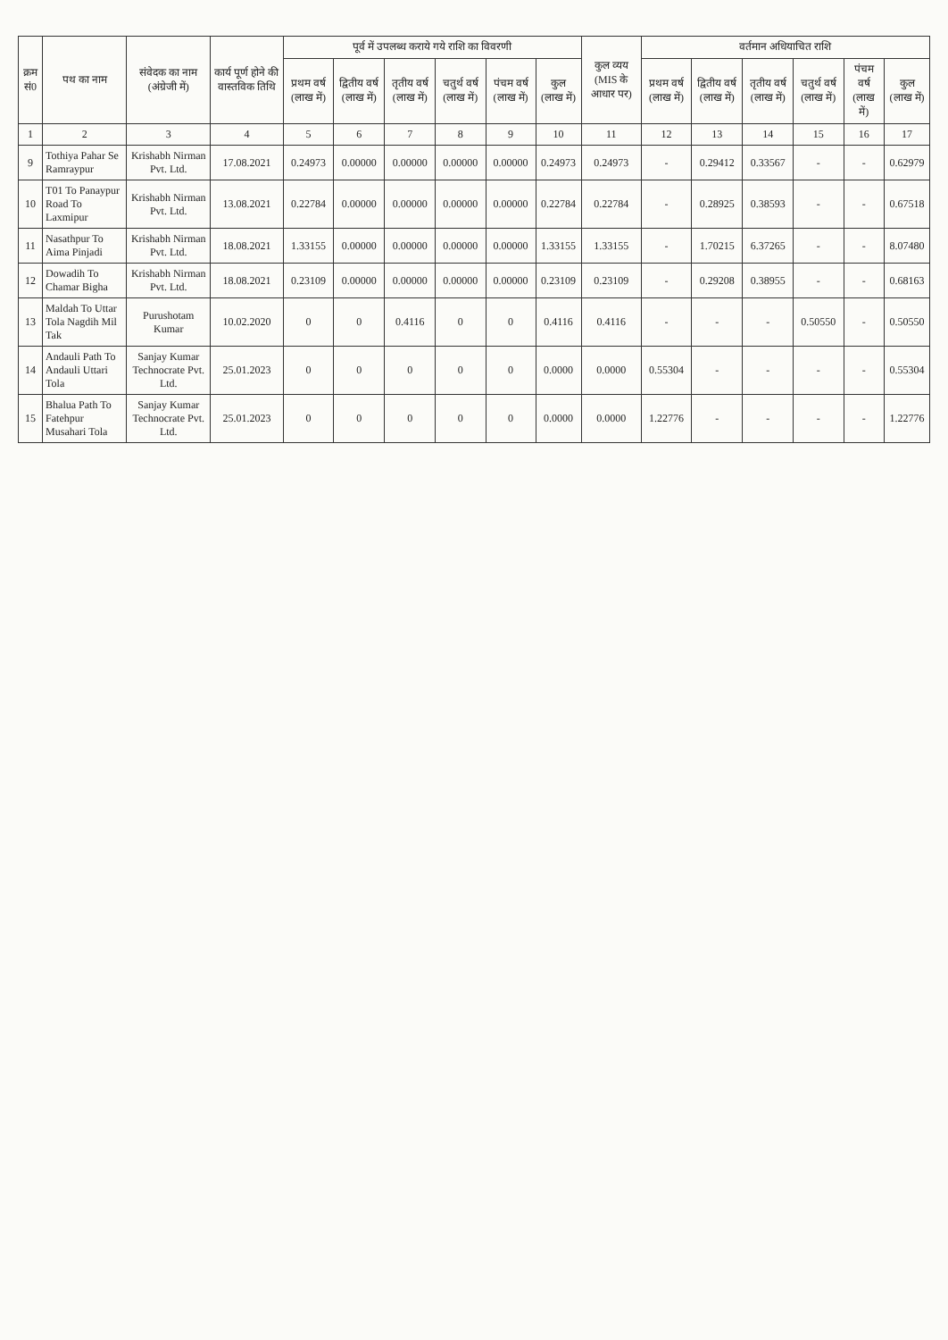| क्रम सं0 | पथ का नाम | संवेदक का नाम (अंग्रेजी में) | कार्य पूर्ण होने की वास्तविक तिथि | पूर्व में उपलब्ध कराये गये राशि का विवरणी | | | | | | कुल व्यय (MIS के आधार पर) | वर्तमान अधियाचित राशि | | | | | |
| --- | --- | --- | --- | --- | --- | --- | --- | --- | --- | --- | --- | --- | --- | --- | --- | --- |
| | | | | प्रथम वर्ष (लाख में) | द्वितीय वर्ष (लाख में) | तृतीय वर्ष (लाख में) | चतुर्थ वर्ष (लाख में) | पंचम वर्ष (लाख में) | कुल (लाख में) | | प्रथम वर्ष (लाख में) | द्वितीय वर्ष (लाख में) | तृतीय वर्ष (लाख में) | चतुर्थ वर्ष (लाख में) | पंचम वर्ष (लाख में) | कुल (लाख में) |
| 1 | 2 | 3 | 4 | 5 | 6 | 7 | 8 | 9 | 10 | 11 | 12 | 13 | 14 | 15 | 16 | 17 |
| 9 | Tothiya Pahar Se Ramraypur | Krishabh Nirman Pvt. Ltd. | 17.08.2021 | 0.24973 | 0.00000 | 0.00000 | 0.00000 | 0.00000 | 0.24973 | 0.24973 | - | 0.29412 | 0.33567 | - | - | 0.62979 |
| 10 | T01 To Panaypur Road To Laxmipur | Krishabh Nirman Pvt. Ltd. | 13.08.2021 | 0.22784 | 0.00000 | 0.00000 | 0.00000 | 0.00000 | 0.22784 | 0.22784 | - | 0.28925 | 0.38593 | - | - | 0.67518 |
| 11 | Nasathpur To Aima Pinjadi | Krishabh Nirman Pvt. Ltd. | 18.08.2021 | 1.33155 | 0.00000 | 0.00000 | 0.00000 | 0.00000 | 1.33155 | 1.33155 | - | 1.70215 | 6.37265 | - | - | 8.07480 |
| 12 | Dowadih To Chamar Bigha | Krishabh Nirman Pvt. Ltd. | 18.08.2021 | 0.23109 | 0.00000 | 0.00000 | 0.00000 | 0.00000 | 0.23109 | 0.23109 | - | 0.29208 | 0.38955 | - | - | 0.68163 |
| 13 | Maldah To Uttar Tola Nagdih Mil Tak | Purushotam Kumar | 10.02.2020 | 0 | 0 | 0.4116 | 0 | 0 | 0.4116 | 0.4116 | - | - | - | 0.50550 | - | 0.50550 |
| 14 | Andauli Path To Andauli Uttari Tola | Sanjay Kumar Technocrate Pvt. Ltd. | 25.01.2023 | 0 | 0 | 0 | 0 | 0 | 0.0000 | 0.0000 | 0.55304 | - | - | - | - | 0.55304 |
| 15 | Bhalua Path To Fatehpur Musahari Tola | Sanjay Kumar Technocrate Pvt. Ltd. | 25.01.2023 | 0 | 0 | 0 | 0 | 0 | 0.0000 | 0.0000 | 1.22776 | - | - | - | - | 1.22776 |